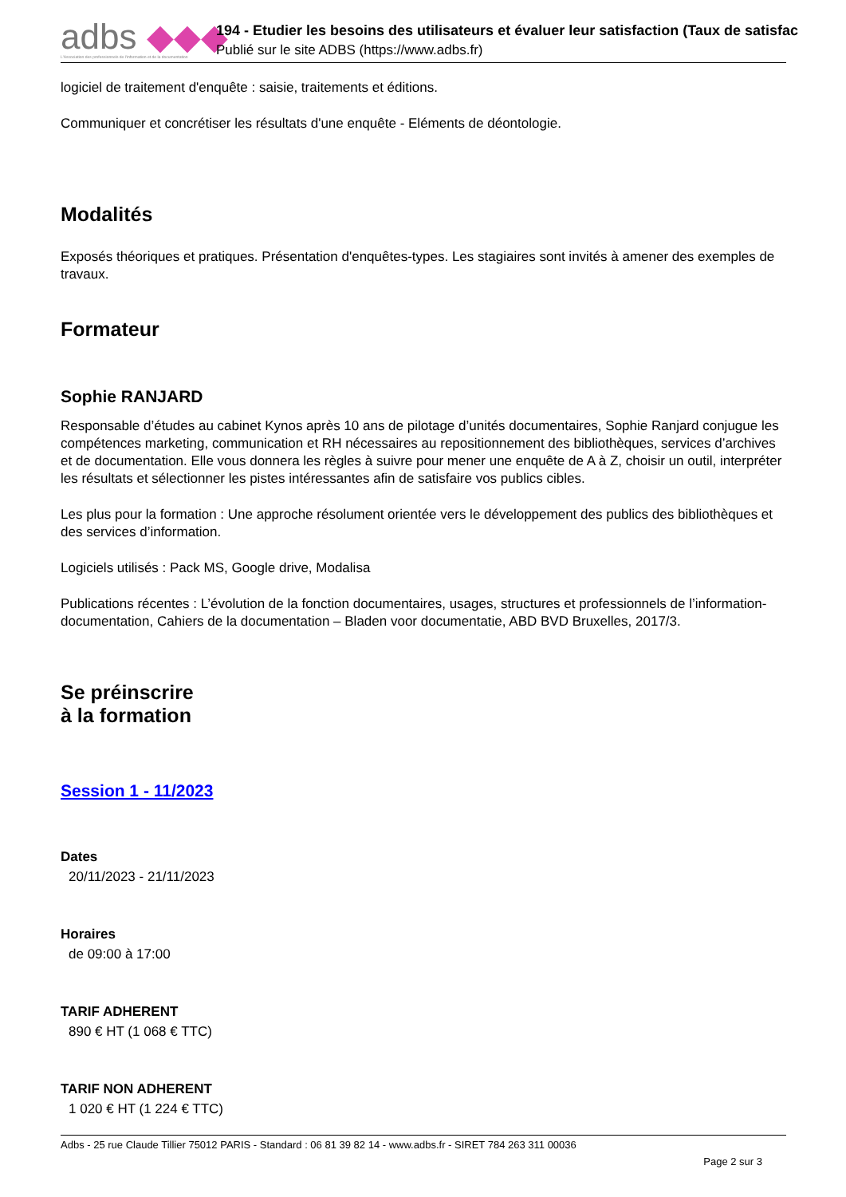adbs ◆◆◆
L'Association des professionnels de l'information et de la documentation
194 - Etudier les besoins des utilisateurs et évaluer leur satisfaction (Taux de satisfac
Publié sur le site ADBS (https://www.adbs.fr)
logiciel de traitement d'enquête : saisie, traitements et éditions.
Communiquer et concrétiser les résultats d'une enquête - Eléments de déontologie.
Modalités
Exposés théoriques et pratiques. Présentation d'enquêtes-types. Les stagiaires sont invités à amener des exemples de travaux.
Formateur
Sophie RANJARD
Responsable d’études au cabinet Kynos après 10 ans de pilotage d’unités documentaires, Sophie Ranjard conjugue les compétences marketing, communication et RH nécessaires au repositionnement des bibliothèques, services d’archives et de documentation. Elle vous donnera les règles à suivre pour mener une enquête de A à Z, choisir un outil, interpréter les résultats et sélectionner les pistes intéressantes afin de satisfaire vos publics cibles.
Les plus pour la formation : Une approche résolument orientée vers le développement des publics des bibliothèques et des services d’information.
Logiciels utilisés : Pack MS, Google drive, Modalisa
Publications récentes : L’évolution de la fonction documentaires, usages, structures et professionnels de l’information-documentation, Cahiers de la documentation – Bladen voor documentatie, ABD BVD Bruxelles, 2017/3.
Se préinscrire
à la formation
Session 1 - 11/2023
Dates
20/11/2023 - 21/11/2023
Horaires
de 09:00 à 17:00
TARIF ADHERENT
890 € HT (1 068 € TTC)
TARIF NON ADHERENT
1 020 € HT (1 224 € TTC)
Adbs - 25 rue Claude Tillier 75012 PARIS - Standard : 06 81 39 82 14 - www.adbs.fr - SIRET 784 263 311 00036
Page 2 sur 3